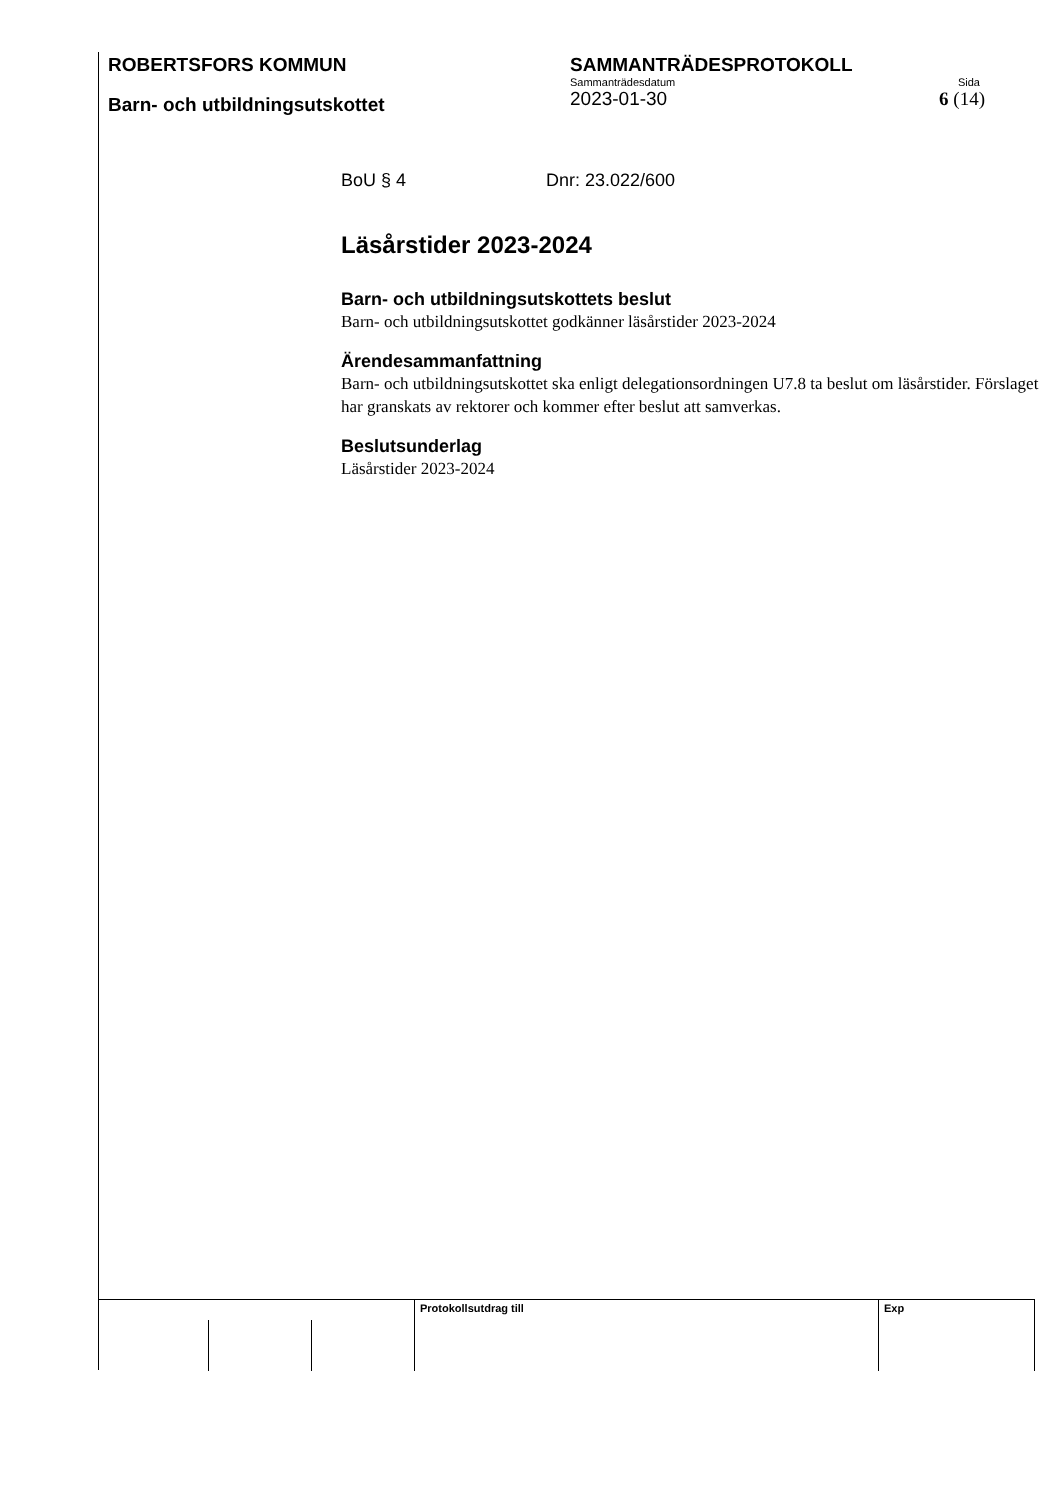ROBERTSFORS KOMMUN
Barn- och utbildningsutskottet
SAMMANTRÄDESPROTOKOLL
Sammanträdesdatum Sida
2023-01-30 6 (14)
BoU § 4 Dnr: 23.022/600
Läsårstider 2023-2024
Barn- och utbildningsutskottets beslut
Barn- och utbildningsutskottet godkänner läsårstider 2023-2024
Ärendesammanfattning
Barn- och utbildningsutskottet ska enligt delegationsordningen U7.8 ta beslut om läsårstider. Förslaget har granskats av rektorer och kommer efter beslut att samverkas.
Beslutsunderlag
Läsårstider 2023-2024
Protokollsutdrag till Exp